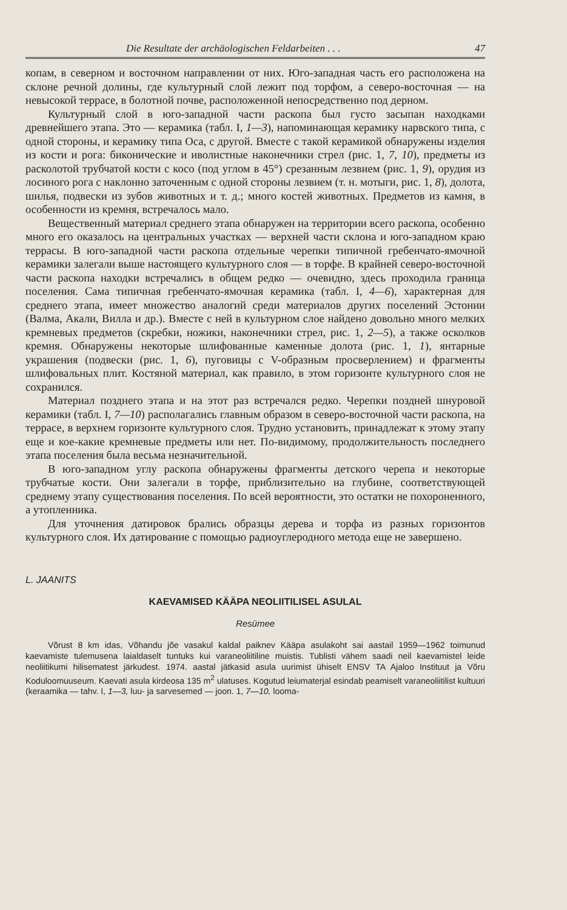Die Resultate der archäologischen Feldarbeiten . . . 47
копам, в северном и восточном направлении от них. Юго-западная часть его расположена на склоне речной долины, где культурный слой лежит под торфом, а северо-восточная — на невысокой террасе, в болотной почве, расположенной непосредственно под дерном.
Культурный слой в юго-западной части раскопа был густо засыпан находками древнейшего этапа. Это — керамика (табл. I, 1—3), напоминающая керамику нарвского типа, с одной стороны, и керамику типа Оса, с другой. Вместе с такой керамикой обнаружены изделия из кости и рога: биконические и иволистные наконечники стрел (рис. 1, 7, 10), предметы из расколотой трубчатой кости с косо (под углом в 45°) срезанным лезвием (рис. 1, 9), орудия из лосиного рога с наклонно заточенным с одной стороны лезвием (т. н. мотыги, рис. 1, 8), долота, шилья, подвески из зубов животных и т. д.; много костей животных. Предметов из камня, в особенности из кремня, встречалось мало.
Вещественный материал среднего этапа обнаружен на территории всего раскопа, особенно много его оказалось на центральных участках — верхней части склона и юго-западном краю террасы. В юго-западной части раскопа отдельные черепки типичной гребенчато-ямочной керамики залегали выше настоящего культурного слоя — в торфе. В крайней северо-восточной части раскопа находки встречались в общем редко — очевидно, здесь проходила граница поселения. Сама типичная гребенчато-ямочная керамика (табл. I, 4—6), характерная для среднего этапа, имеет множество аналогий среди материалов других поселений Эстонии (Валма, Акали, Вилла и др.). Вместе с ней в культурном слое найдено довольно много мелких кремневых предметов (скребки, ножики, наконечники стрел, рис. 1, 2—5), а также осколков кремня. Обнаружены некоторые шлифованные каменные долота (рис. 1, 1), янтарные украшения (подвески (рис. 1, 6), пуговицы с V-образным просверлением) и фрагменты шлифовальных плит. Костяной материал, как правило, в этом горизонте культурного слоя не сохранился.
Материал позднего этапа и на этот раз встречался редко. Черепки поздней шнуровой керамики (табл. I, 7—10) располагались главным образом в северо-восточной части раскопа, на террасе, в верхнем горизонте культурного слоя. Трудно установить, принадлежат к этому этапу еще и кое-какие кремневые предметы или нет. По-видимому, продолжительность последнего этапа поселения была весьма незначительной.
В юго-западном углу раскопа обнаружены фрагменты детского черепа и некоторые трубчатые кости. Они залегали в торфе, приблизительно на глубине, соответствующей среднему этапу существования поселения. По всей вероятности, это остатки не похороненного, а утопленника.
Для уточнения датировок брались образцы дерева и торфа из разных горизонтов культурного слоя. Их датирование с помощью радиоуглеродного метода еще не завершено.
L. JAANITS
KAEVAMISED KÄÄPA NEOLIITILISEL ASULAL
Resümee
Võrust 8 km idas, Võhandu jõe vasakul kaldal paiknev Kääpa asulakoht sai aastail 1959—1962 toimunud kaevamiste tulemusena laialdaselt tuntuks kui varaneoliitiline muistis. Tublisti vähem saadi neil kaevamistel leide neoliitikumi hilisematest järkudest. 1974. aastal jätkasid asula uurimist ühiselt ENSV TA Ajaloo Instituut ja Võru Koduloomuuseum. Kaevati asula kirdeosa 135 m<sup>2</sup> ulatuses. Kogutud leiumaterjal esindab peamiselt varaneoliitilist kultuuri (keraamika — tahv. I, 1—3, luu- ja sarvesemed — joon. 1, 7—10, looma-